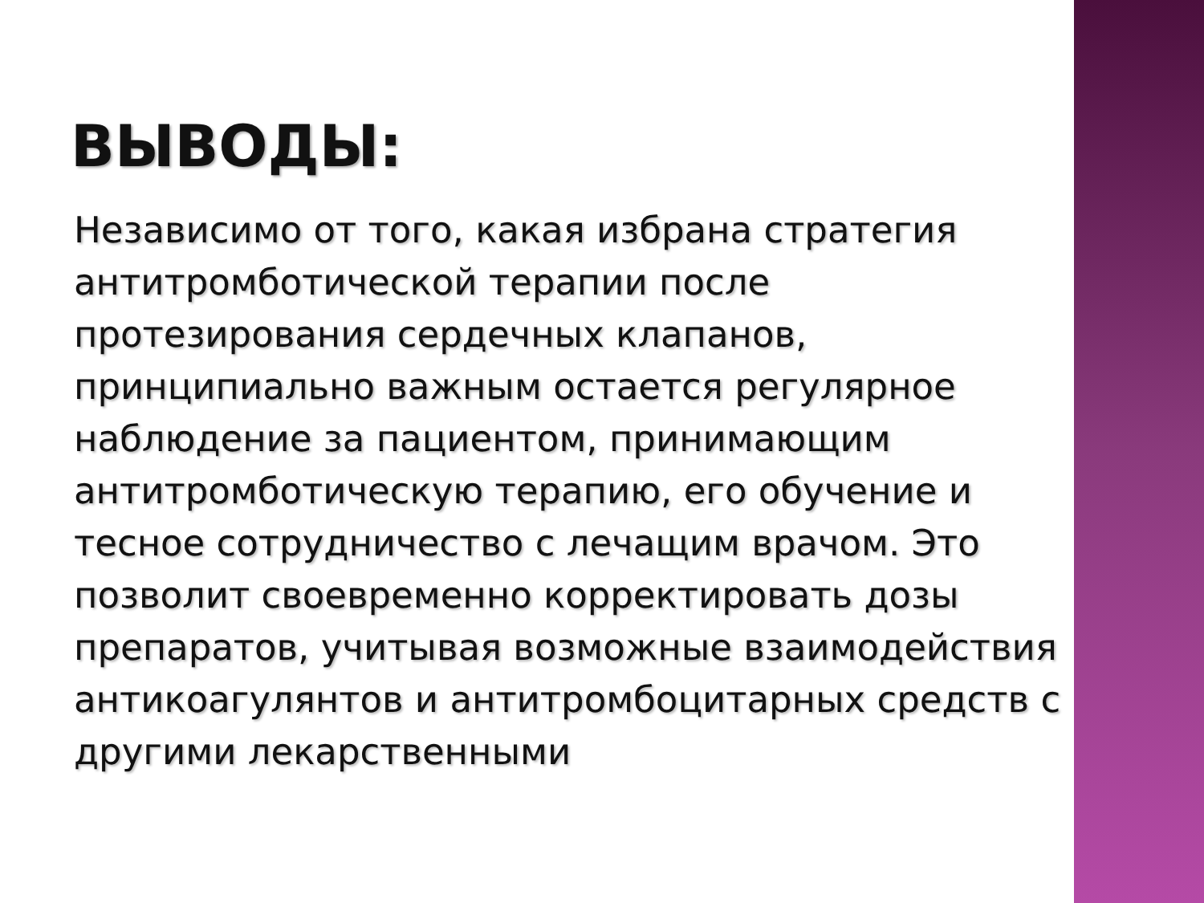ВЫВОДЫ:
Независимо от того, какая избрана стратегия антитромботической терапии после протезирования сердечных клапанов, принципиально важным остается регулярное наблюдение за пациентом, принимающим антитромботическую терапию, его обучение и тесное сотрудничество с лечащим врачом. Это позволит своевременно корректировать дозы препаратов, учитывая возможные взаимодействия антикоагулянтов и антитромбоцитарных средств с другими лекарственными